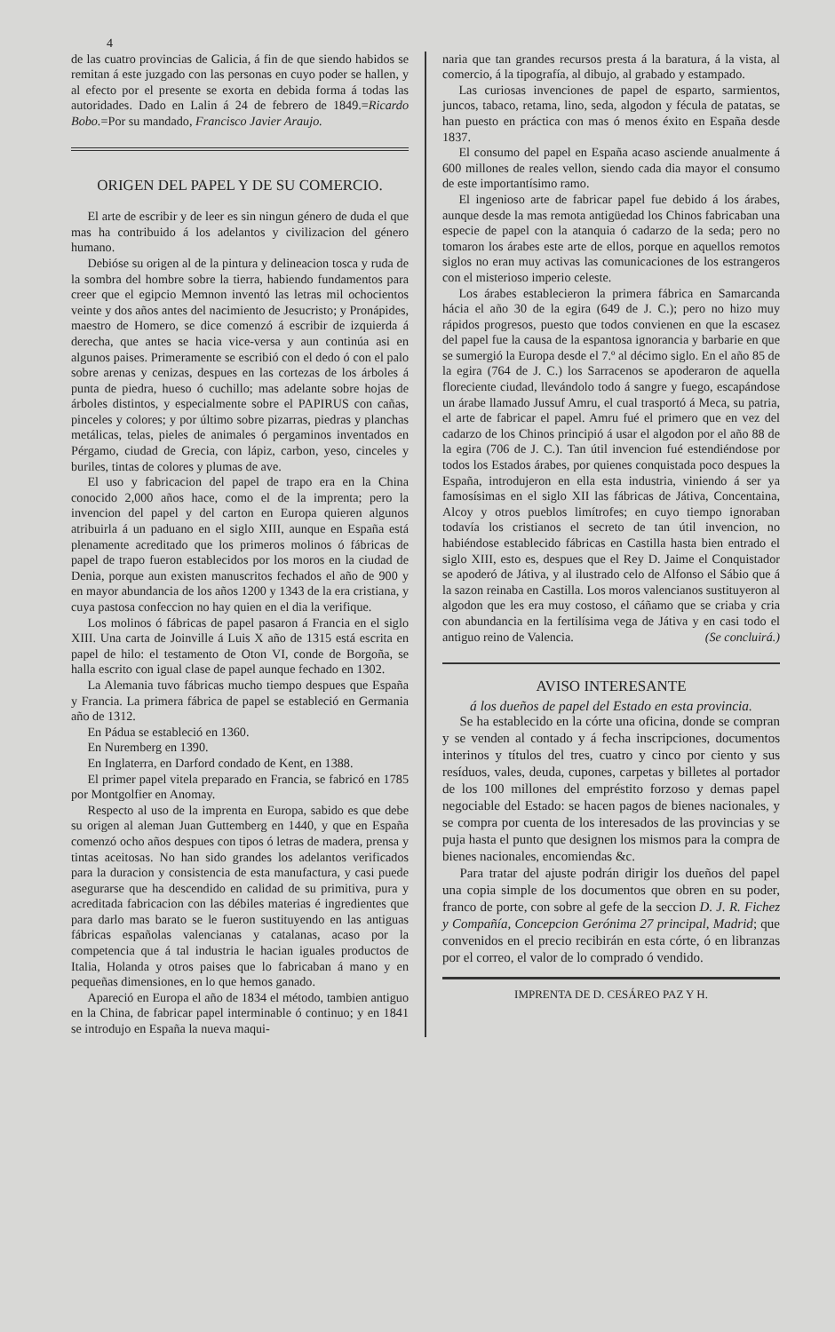4
de las cuatro provincias de Galicia, á fin de que siendo habidos se remitan á este juzgado con las personas en cuyo poder se hallen, y al efecto por el presente se exorta en debida forma á todas las autoridades. Dado en Lalin á 24 de febrero de 1849.=Ricardo Bobo.=Por su mandado, Francisco Javier Araujo.
ORIGEN DEL PAPEL Y DE SU COMERCIO.
El arte de escribir y de leer es sin ningun género de duda el que mas ha contribuido á los adelantos y civilizacion del género humano.
Debióse su origen al de la pintura y delineacion tosca y ruda de la sombra del hombre sobre la tierra, habiendo fundamentos para creer que el egipcio Memnon inventó las letras mil ochocientos veinte y dos años antes del nacimiento de Jesucristo; y Pronápides, maestro de Homero, se dice comenzó á escribir de izquierda á derecha, que antes se hacia vice-versa y aun continúa asi en algunos paises. Primeramente se escribió con el dedo ó con el palo sobre arenas y cenizas, despues en las cortezas de los árboles á punta de piedra, hueso ó cuchillo; mas adelante sobre hojas de árboles distintos, y especialmente sobre el PAPIRUS con cañas, pinceles y colores; y por último sobre pizarras, piedras y planchas metálicas, telas, pieles de animales ó pergaminos inventados en Pérgamo, ciudad de Grecia, con lápiz, carbon, yeso, cinceles y buriles, tintas de colores y plumas de ave.
El uso y fabricacion del papel de trapo era en la China conocido 2,000 años hace, como el de la imprenta; pero la invencion del papel y del carton en Europa quieren algunos atribuirla á un paduano en el siglo XIII, aunque en España está plenamente acreditado que los primeros molinos ó fábricas de papel de trapo fueron establecidos por los moros en la ciudad de Denia, porque aun existen manuscritos fechados el año de 900 y en mayor abundancia de los años 1200 y 1343 de la era cristiana, y cuya pastosa confeccion no hay quien en el dia la verifique.
Los molinos ó fábricas de papel pasaron á Francia en el siglo XIII. Una carta de Joinville á Luis X año de 1315 está escrita en papel de hilo: el testamento de Oton VI, conde de Borgoña, se halla escrito con igual clase de papel aunque fechado en 1302.
La Alemania tuvo fábricas mucho tiempo despues que España y Francia. La primera fábrica de papel se estableció en Germania año de 1312.
En Pádua se estableció en 1360.
En Nuremberg en 1390.
En Inglaterra, en Darford condado de Kent, en 1388.
El primer papel vitela preparado en Francia, se fabricó en 1785 por Montgolfier en Anomay.
Respecto al uso de la imprenta en Europa, sabido es que debe su origen al aleman Juan Guttemberg en 1440, y que en España comenzó ocho años despues con tipos ó letras de madera, prensa y tintas aceitosas. No han sido grandes los adelantos verificados para la duracion y consistencia de esta manufactura, y casi puede asegurarse que ha descendido en calidad de su primitiva, pura y acreditada fabricacion con las débiles materias é ingredientes que para darlo mas barato se le fueron sustituyendo en las antiguas fábricas españolas valencianas y catalanas, acaso por la competencia que á tal industria le hacian iguales productos de Italia, Holanda y otros paises que lo fabricaban á mano y en pequeñas dimensiones, en lo que hemos ganado.
Apareció en Europa el año de 1834 el método, tambien antiguo en la China, de fabricar papel interminable ó continuo; y en 1841 se introdujo en España la nueva maqui-
naria que tan grandes recursos presta á la baratura, á la vista, al comercio, á la tipografía, al dibujo, al grabado y estampado.
Las curiosas invenciones de papel de esparto, sarmientos, juncos, tabaco, retama, lino, seda, algodon y fécula de patatas, se han puesto en práctica con mas ó menos éxito en España desde 1837.
El consumo del papel en España acaso asciende anualmente á 600 millones de reales vellon, siendo cada dia mayor el consumo de este importantísimo ramo.
El ingenioso arte de fabricar papel fue debido á los árabes, aunque desde la mas remota antigüedad los Chinos fabricaban una especie de papel con la atanquia ó cadarzo de la seda; pero no tomaron los árabes este arte de ellos, porque en aquellos remotos siglos no eran muy activas las comunicaciones de los estrangeros con el misterioso imperio celeste.
Los árabes establecieron la primera fábrica en Samarcanda hácia el año 30 de la egira (649 de J. C.); pero no hizo muy rápidos progresos, puesto que todos convienen en que la escasez del papel fue la causa de la espantosa ignorancia y barbarie en que se sumergió la Europa desde el 7.º al décimo siglo. En el año 85 de la egira (764 de J. C.) los Sarracenos se apoderaron de aquella floreciente ciudad, llevándolo todo á sangre y fuego, escapándose un árabe llamado Jussuf Amru, el cual trasportó á Meca, su patria, el arte de fabricar el papel. Amru fué el primero que en vez del cadarzo de los Chinos principió á usar el algodon por el año 88 de la egira (706 de J. C.). Tan útil invencion fué estendiéndose por todos los Estados árabes, por quienes conquistada poco despues la España, introdujeron en ella esta industria, viniendo á ser ya famosísimas en el siglo XII las fábricas de Játiva, Concentaina, Alcoy y otros pueblos limítrofes; en cuyo tiempo ignoraban todavía los cristianos el secreto de tan útil invencion, no habiéndose establecido fábricas en Castilla hasta bien entrado el siglo XIII, esto es, despues que el Rey D. Jaime el Conquistador se apoderó de Játiva, y al ilustrado celo de Alfonso el Sábio que á la sazon reinaba en Castilla. Los moros valencianos sustituyeron al algodon que les era muy costoso, el cáñamo que se criaba y cria con abundancia en la fertilísima vega de Játiva y en casi todo el antiguo reino de Valencia. (Se concluirá.)
AVISO INTERESANTE
á los dueños de papel del Estado en esta provincia.
Se ha establecido en la córte una oficina, donde se compran y se venden al contado y á fecha inscripciones, documentos interinos y títulos del tres, cuatro y cinco por ciento y sus resíduos, vales, deuda, cupones, carpetas y billetes al portador de los 100 millones del empréstito forzoso y demas papel negociable del Estado: se hacen pagos de bienes nacionales, y se compra por cuenta de los interesados de las provincias y se puja hasta el punto que designen los mismos para la compra de bienes nacionales, encomiendas &c.
Para tratar del ajuste podrán dirigir los dueños del papel una copia simple de los documentos que obren en su poder, franco de porte, con sobre al gefe de la seccion D. J. R. Fichez y Compañía, Concepcion Gerónima 27 principal, Madrid; que convenidos en el precio recibirán en esta córte, ó en libranzas por el correo, el valor de lo comprado ó vendido.
IMPRENTA DE D. CESÁREO PAZ Y H.